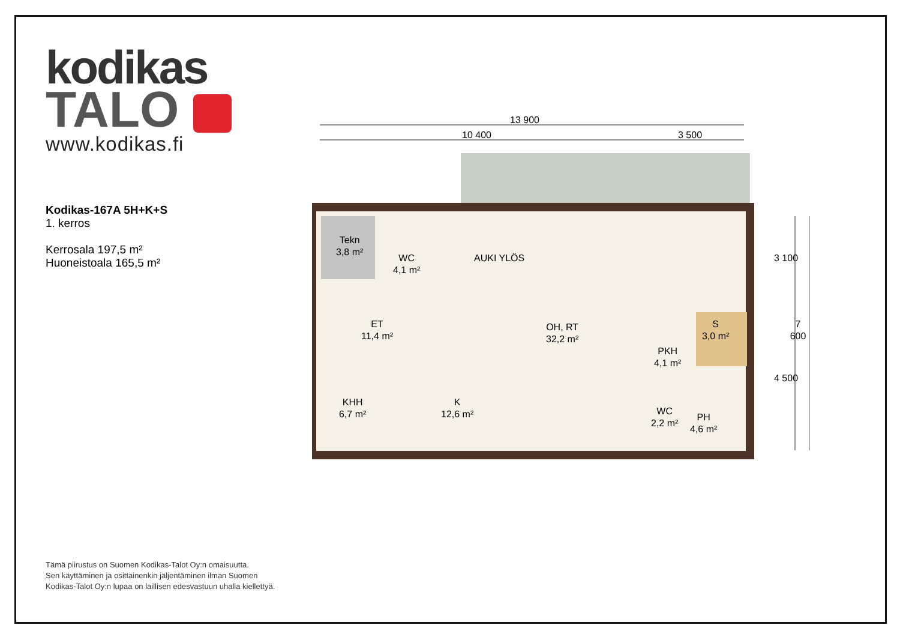kodikas
TALO
www.kodikas.fi
Kodikas-167A 5H+K+S
1. kerros
Kerrosala 197,5 m²
Huoneistoala 165,5 m²
13 900
10 400 3 500
Tekn
3,8 m²
WC
4,1 m²
ET
11,4 m²
AUKI YLÖS
OH, RT
32,2 m²
S
3,0 m²
PKH
4,1 m²
KHH
6,7 m²
K
12,6 m²
WC
2,2 m²
PH
4,6 m²
3 100
4 500
7 600
Tämä piirustus on Suomen Kodikas-Talot Oy:n omaisuutta.
Sen käyttäminen ja osittainenkin jäljentäminen ilman Suomen
Kodikas-Talot Oy:n lupaa on laillisen edesvastuun uhalla kiellettyä.